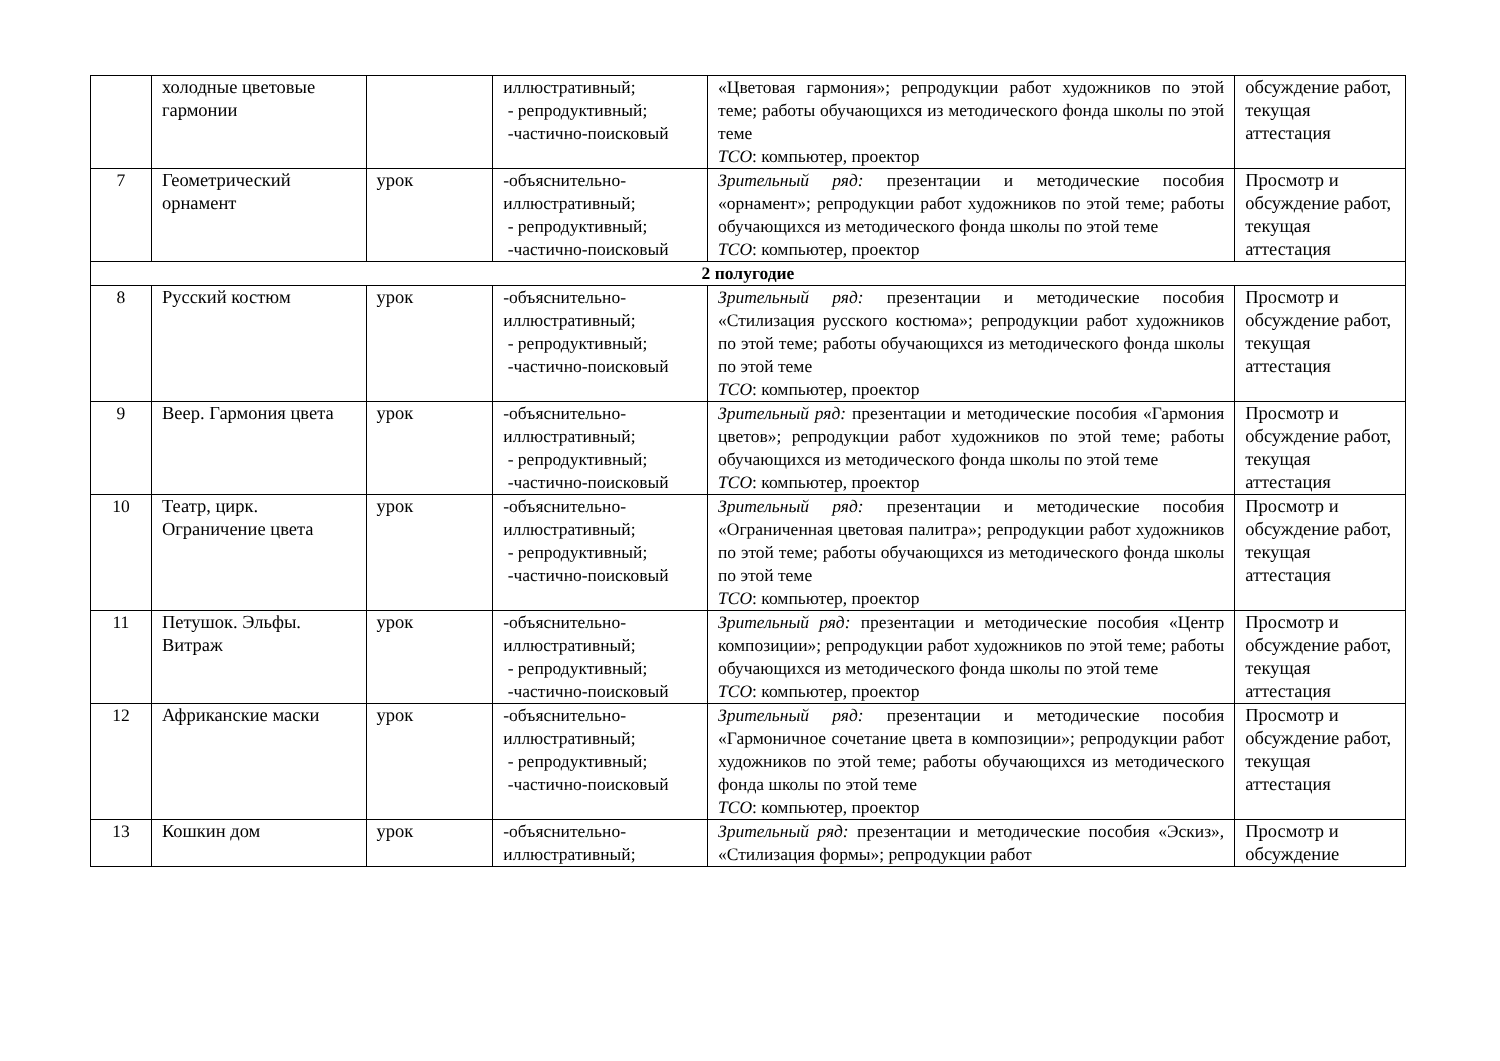| | холодные цветовые гармонии | | иллюстративный; - репродуктивный; -частично-поисковый | «Цветовая гармония»; репродукции работ художников по этой теме; работы обучающихся из методического фонда школы по этой теме ТСО : компьютер, проектор | обсуждение работ, текущая аттестация |
| 7 | Геометрический орнамент | урок | -объяснительно-иллюстративный; - репродуктивный; -частично-поисковый | Зрительный ряд: презентации и методические пособия «орнамент»; репродукции работ художников по этой теме; работы обучающихся из методического фонда школы по этой теме ТСО : компьютер, проектор | Просмотр и обсуждение работ, текущая аттестация |
| 2 полугодие | | | | | |
| 8 | Русский костюм | урок | -объяснительно-иллюстративный; - репродуктивный; -частично-поисковый | Зрительный ряд: презентации и методические пособия «Стилизация русского костюма»; репродукции работ художников по этой теме; работы обучающихся из методического фонда школы по этой теме ТСО : компьютер, проектор | Просмотр и обсуждение работ, текущая аттестация |
| 9 | Веер. Гармония цвета | урок | -объяснительно-иллюстративный; - репродуктивный; -частично-поисковый | Зрительный ряд: презентации и методические пособия «Гармония цветов»; репродукции работ художников по этой теме; работы обучающихся из методического фонда школы по этой теме ТСО : компьютер, проектор | Просмотр и обсуждение работ, текущая аттестация |
| 10 | Театр, цирк. Ограничение цвета | урок | -объяснительно-иллюстративный; - репродуктивный; -частично-поисковый | Зрительный ряд: презентации и методические пособия «Ограниченная цветовая палитра»; репродукции работ художников по этой теме; работы обучающихся из методического фонда школы по этой теме ТСО : компьютер, проектор | Просмотр и обсуждение работ, текущая аттестация |
| 11 | Петушок. Эльфы. Витраж | урок | -объяснительно-иллюстративный; - репродуктивный; -частично-поисковый | Зрительный ряд: презентации и методические пособия «Центр композиции»; репродукции работ художников по этой теме; работы обучающихся из методического фонда школы по этой теме ТСО : компьютер, проектор | Просмотр и обсуждение работ, текущая аттестация |
| 12 | Африканские маски | урок | -объяснительно-иллюстративный; - репродуктивный; -частично-поисковый | Зрительный ряд: презентации и методические пособия «Гармоничное сочетание цвета в композиции»; репродукции работ художников по этой теме; работы обучающихся из методического фонда школы по этой теме ТСО : компьютер, проектор | Просмотр и обсуждение работ, текущая аттестация |
| 13 | Кошкин дом | урок | -объяснительно-иллюстративный; | Зрительный ряд: презентации и методические пособия «Эскиз», «Стилизация формы»; репродукции работ | Просмотр и обсуждение |